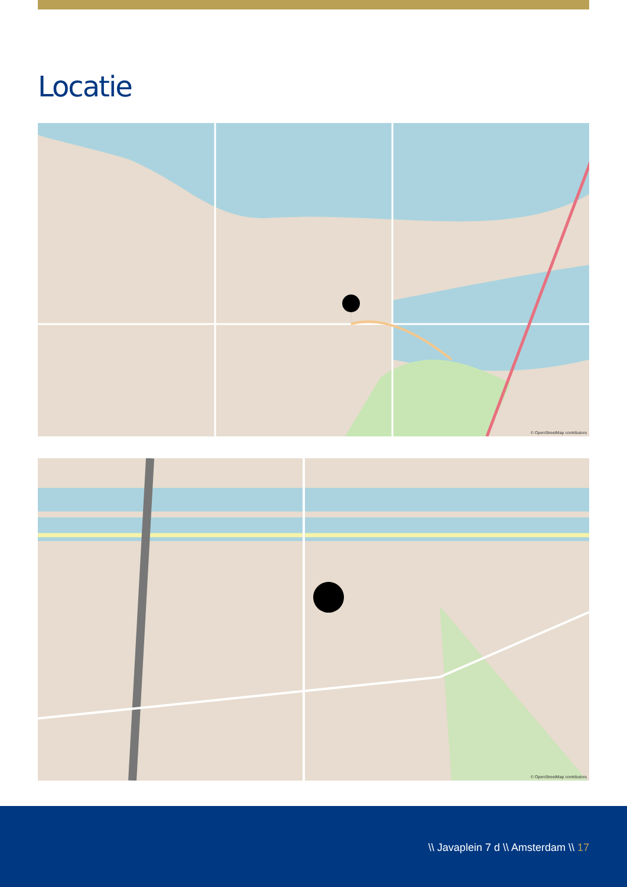Locatie
© OpenStreetMap contributors
© OpenStreetMap contributors
\\ Javaplein 7 d \\ Amsterdam \\ 17